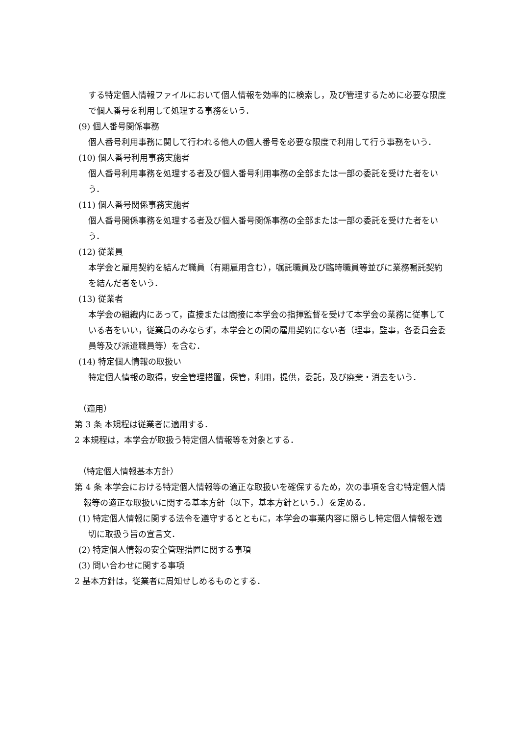する特定個人情報ファイルにおいて個人情報を効率的に検索し，及び管理するために必要な限度で個人番号を利用して処理する事務をいう．
(9) 個人番号関係事務
個人番号利用事務に関して行われる他人の個人番号を必要な限度で利用して行う事務をいう．
(10) 個人番号利用事務実施者
個人番号利用事務を処理する者及び個人番号利用事務の全部または一部の委託を受けた者をいう．
(11) 個人番号関係事務実施者
個人番号関係事務を処理する者及び個人番号関係事務の全部または一部の委託を受けた者をいう．
(12) 従業員
本学会と雇用契約を結んだ職員（有期雇用含む），嘱託職員及び臨時職員等並びに業務嘱託契約を結んだ者をいう．
(13) 従業者
本学会の組織内にあって，直接または間接に本学会の指揮監督を受けて本学会の業務に従事している者をいい，従業員のみならず，本学会との間の雇用契約にない者（理事，監事，各委員会委員等及び派遣職員等）を含む．
(14) 特定個人情報の取扱い
特定個人情報の取得，安全管理措置，保管，利用，提供，委託，及び廃棄・消去をいう．
（適用）
第 3 条 本規程は従業者に適用する．
2 本規程は，本学会が取扱う特定個人情報等を対象とする．
（特定個人情報基本方針）
第 4 条 本学会における特定個人情報等の適正な取扱いを確保するため，次の事項を含む特定個人情報等の適正な取扱いに関する基本方針（以下，基本方針という．）を定める．
(1) 特定個人情報に関する法令を遵守するとともに，本学会の事業内容に照らし特定個人情報を適切に取扱う旨の宣言文．
(2) 特定個人情報の安全管理措置に関する事項
(3) 問い合わせに関する事項
2 基本方針は，従業者に周知せしめるものとする．